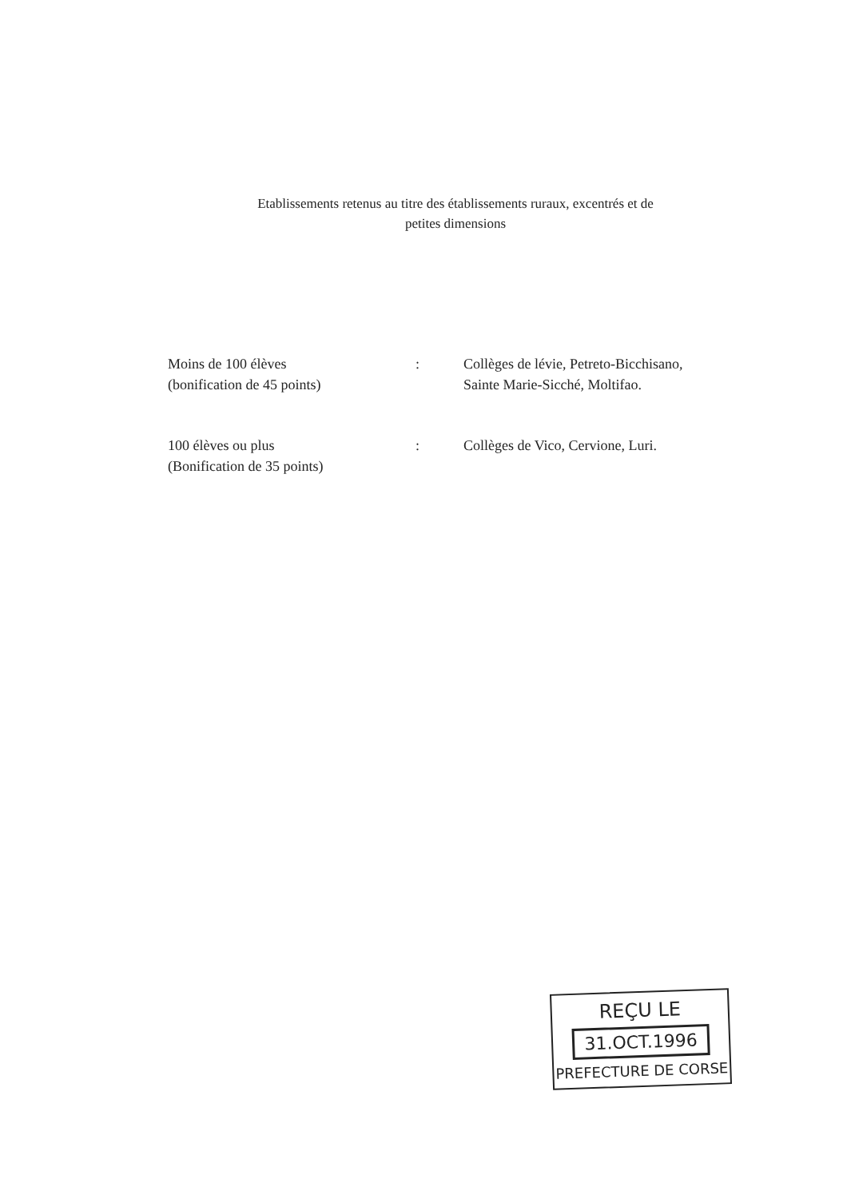Etablissements retenus au titre des établissements ruraux, excentrés et de
petites dimensions
Moins de 100 élèves
(bonification de 45 points)
: Collèges de lévie, Petreto-Bicchisano, Sainte Marie-Sicché, Moltifao.
100 élèves ou plus
(Bonification de 35 points)
: Collèges de Vico, Cervione, Luri.
REÇU LE
31.OCT.1996
PREFECTURE DE CORSE